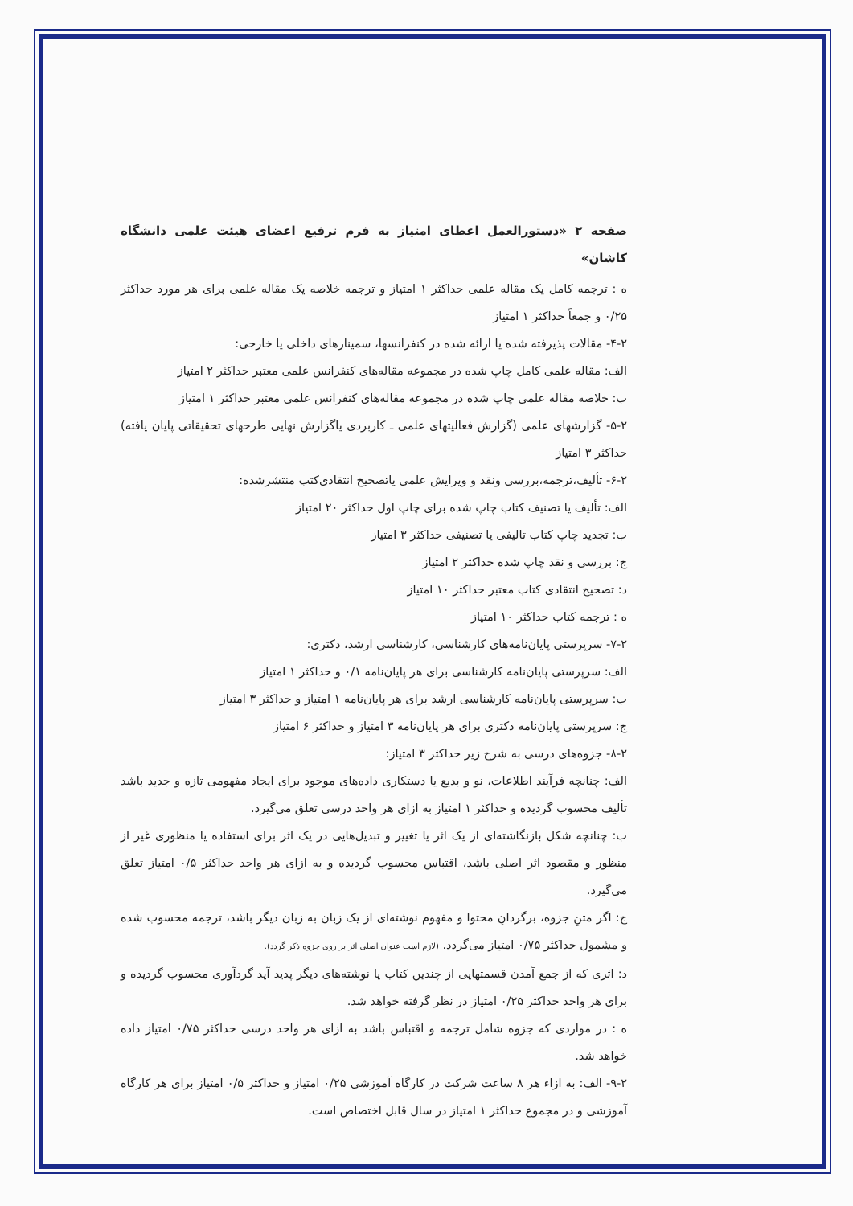صفحه ۲ «دستورالعمل اعطای امتیاز به فرم ترفیع اعضای هیئت علمی دانشگاه کاشان»
ه : ترجمه کامل یک مقاله علمی حداکثر ۱ امتیاز و ترجمه خلاصه یک مقاله علمی برای هر مورد حداکثر ۰/۲۵ و جمعاً حداکثر ۱ امتیاز
۴-۲- مقالات پذیرفته شده یا ارائه شده در کنفرانسها، سمینارهای داخلی یا خارجی:
الف: مقاله علمی کامل چاپ شده در مجموعه مقاله‌های کنفرانس علمی معتبر حداکثر ۲ امتیاز
ب: خلاصه مقاله علمی چاپ شده در مجموعه مقاله‌های کنفرانس علمی معتبر حداکثر ۱ امتیاز
۵-۲- گزارشهای علمی (گزارش فعالیتهای علمی ـ کاربردی یاگزارش نهایی طرحهای تحقیقاتی پایان یافته) حداکثر ۳ امتیاز
۶-۲- تألیف،ترجمه،بررسی ونقد و ویرایش علمی یاتصحیح انتقادی‌کتب منتشرشده:
الف: تألیف یا تصنیف کتاب چاپ شده برای چاپ اول حداکثر ۲۰ امتیاز
ب: تجدید چاپ کتاب تالیفی یا تصنیفی حداکثر ۳ امتیاز
ج: بررسی و نقد چاپ شده حداکثر ۲ امتیاز
د: تصحیح انتقادی کتاب معتبر حداکثر ۱۰ امتیاز
ه : ترجمه کتاب حداکثر ۱۰ امتیاز
۷-۲- سرپرستی پایان‌نامه‌های کارشناسی، کارشناسی ارشد، دکتری:
الف: سرپرستی پایان‌نامه کارشناسی برای هر پایان‌نامه ۰/۱ و حداکثر ۱ امتیاز
ب: سرپرستی پایان‌نامه کارشناسی ارشد برای هر پایان‌نامه ۱ امتیاز و حداکثر ۳ امتیاز
ج: سرپرستی پایان‌نامه دکتری برای هر پایان‌نامه ۳ امتیاز و حداکثر ۶ امتیاز
۸-۲- جزوه‌های درسی به شرح زیر حداکثر ۳ امتیاز:
الف: چنانچه فرآیند اطلاعات، نو و بدیع یا دستکاری داده‌های موجود برای ایجاد مفهومی تازه و جدید باشد تألیف محسوب گردیده و حداکثر ۱ امتیاز به ازای هر واحد درسی تعلق می‌گیرد.
ب: چنانچه شکل بازنگاشته‌ای از یک اثر یا تغییر و تبدیل‌هایی در یک اثر برای استفاده یا منظوری غیر از منظور و مقصود اثر اصلی باشد، اقتباس محسوب گردیده و به ازای هر واحد حداکثر ۰/۵ امتیاز تعلق می‌گیرد.
ج: اگر متنِ جزوه، برگردانِ محتوا و مفهوم نوشته‌ای از یک زبان به زبان دیگر باشد، ترجمه محسوب شده و مشمول حداکثر ۰/۷۵ امتیاز می‌گردد. (لازم است عنوان اصلی اثر بر روی جزوه ذکر گردد).
د: اثری که از جمع آمدن قسمتهایی از چندین کتاب یا نوشته‌های دیگر پدید آید گردآوری محسوب گردیده و برای هر واحد حداکثر ۰/۲۵ امتیاز در نظر گرفته خواهد شد.
ه : در مواردی که جزوه شامل ترجمه و اقتباس باشد به ازای هر واحد درسی حداکثر ۰/۷۵ امتیاز داده خواهد شد.
۹-۲- الف: به ازاء هر ۸ ساعت شرکت در کارگاه آموزشی ۰/۲۵ امتیاز و حداکثر ۰/۵ امتیاز برای هر کارگاه آموزشی و در مجموع حداکثر ۱ امتیاز در سال قابل اختصاص است.